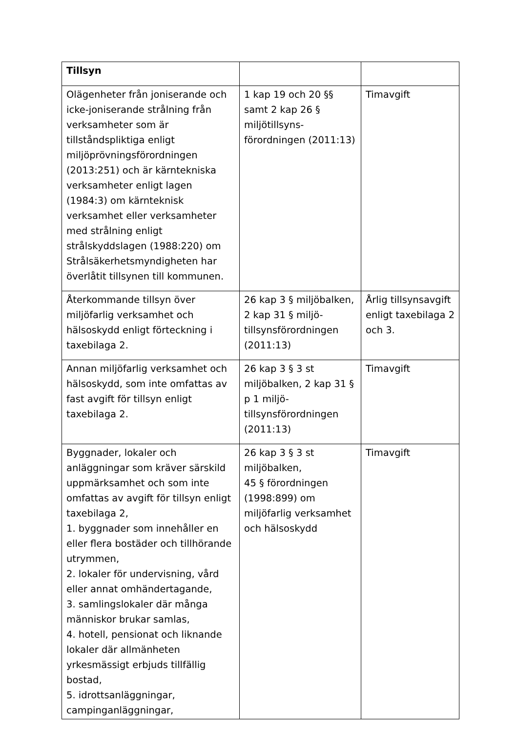| Tillsyn | | |
| Olägenheter från joniserande och icke-joniserande strålning från verksamheter som är tillståndspliktiga enligt miljöprövningsförordningen (2013:251) och är kärntekniska verksamheter enligt lagen (1984:3) om kärnteknisk verksamhet eller verksamheter med strålning enligt strålskyddslagen (1988:220) om Strålsäkerhetsmyndigheten har överlåtit tillsynen till kommunen. | 1 kap 19 och 20 §§ samt 2 kap 26 § miljötillsyns-förordningen (2011:13) | Timavgift |
| Återkommande tillsyn över miljöfarlig verksamhet och hälsoskydd enligt förteckning i taxebilaga 2. | 26 kap 3 § miljöbalken, 2 kap 31 § miljö-tillsynsförordningen (2011:13) | Årlig tillsynsavgift enligt taxebilaga 2 och 3. |
| Annan miljöfarlig verksamhet och hälsoskydd, som inte omfattas av fast avgift för tillsyn enligt taxebilaga 2. | 26 kap 3 § 3 st miljöbalken, 2 kap 31 § p 1 miljö-tillsynsförordningen (2011:13) | Timavgift |
| Byggnader, lokaler och anläggningar som kräver särskild uppmärksamhet och som inte omfattas av avgift för tillsyn enligt taxebilaga 2, 1. byggnader som innehåller en eller flera bostäder och tillhörande utrymmen, 2. lokaler för undervisning, vård eller annat omhändertagande, 3. samlingslokaler där många människor brukar samlas, 4. hotell, pensionat och liknande lokaler där allmänheten yrkesmässigt erbjuds tillfällig bostad, 5. idrottsanläggningar, campinganläggningar, | 26 kap 3 § 3 st miljöbalken, 45 § förordningen (1998:899) om miljöfarlig verksamhet och hälsoskydd | Timavgift |